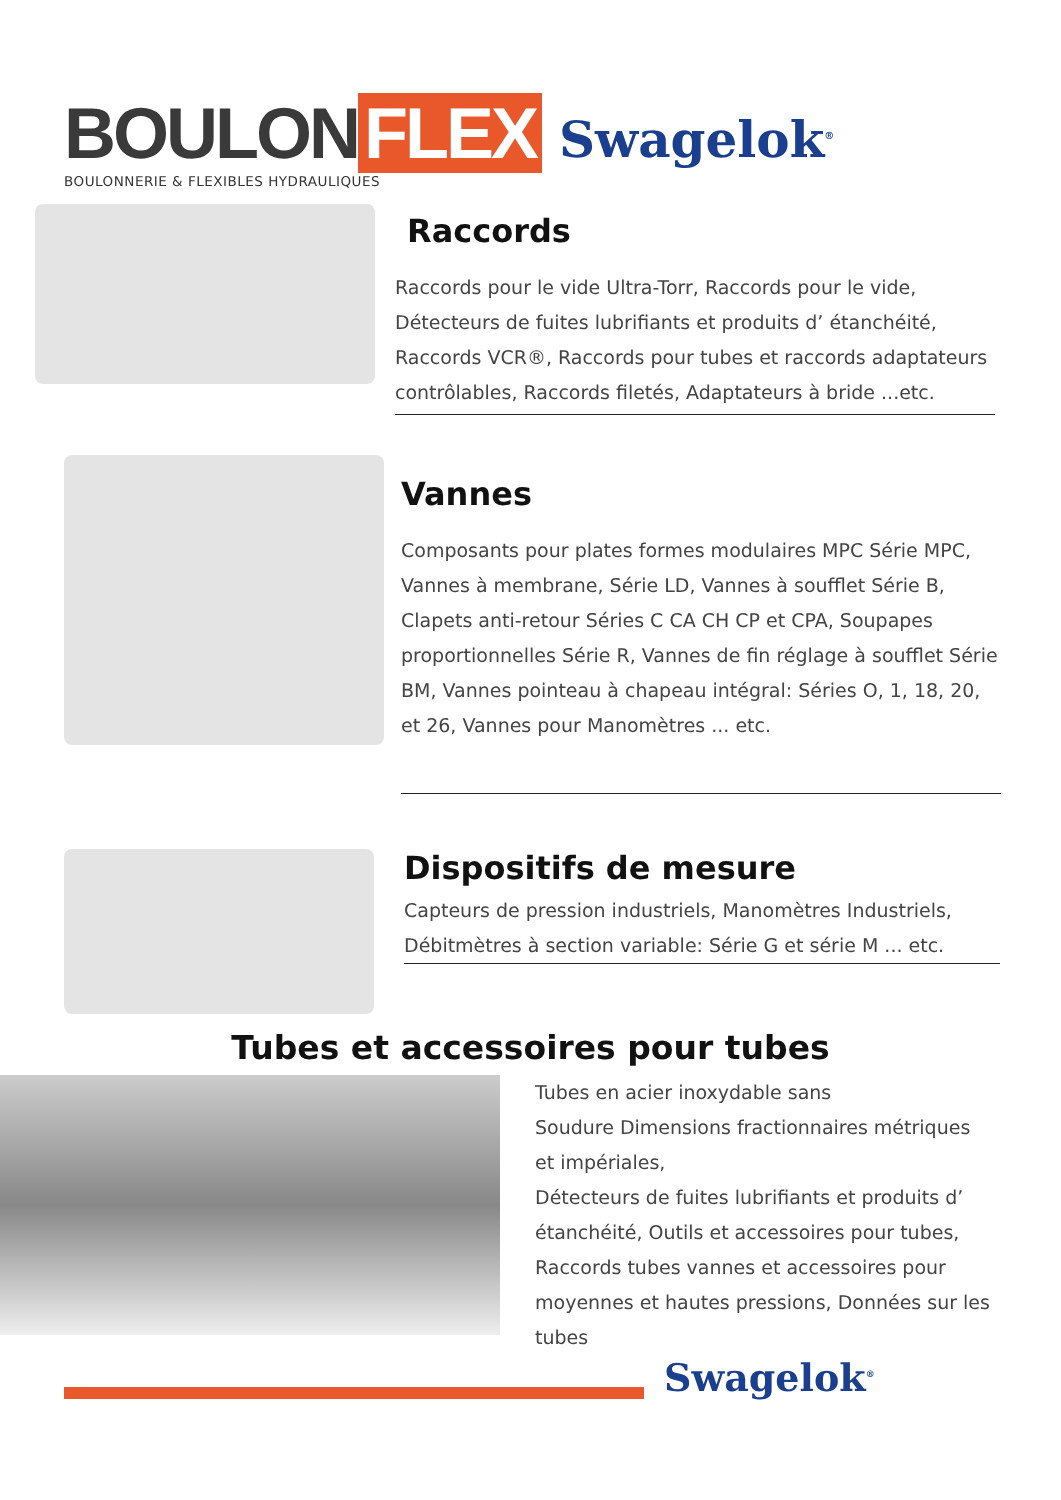BOULON FLEX
BOULONNERIE & FLEXIBLES HYDRAULIQUES
Swagelok<sup>®</sup>
Raccords
Raccords pour le vide Ultra-Torr, Raccords pour le vide, Détecteurs de fuites lubrifiants et produits d’ étanchéité, Raccords VCR®, Raccords pour tubes et raccords adaptateurs contrôlables, Raccords filetés, Adaptateurs à bride ...etc.
Vannes
Composants pour plates formes modulaires MPC Série MPC, Vannes à membrane, Série LD, Vannes à soufflet Série B, Clapets anti-retour Séries C CA CH CP et CPA, Soupapes proportionnelles Série R, Vannes de fin réglage à soufflet Série BM, Vannes pointeau à chapeau intégral: Séries O, 1, 18, 20, et 26, Vannes pour Manomètres ... etc.
Dispositifs de mesure
Capteurs de pression industriels, Manomètres Industriels, Débitmètres à section variable: Série G et série M ... etc.
Tubes et accessoires pour tubes
Tubes en acier inoxydable sans
Soudure Dimensions fractionnaires métriques et impériales,
Détecteurs de fuites lubrifiants et produits d’ étanchéité, Outils et accessoires pour tubes, Raccords tubes vannes et accessoires pour moyennes et hautes pressions, Données sur les tubes
Swagelok<sup>®</sup>